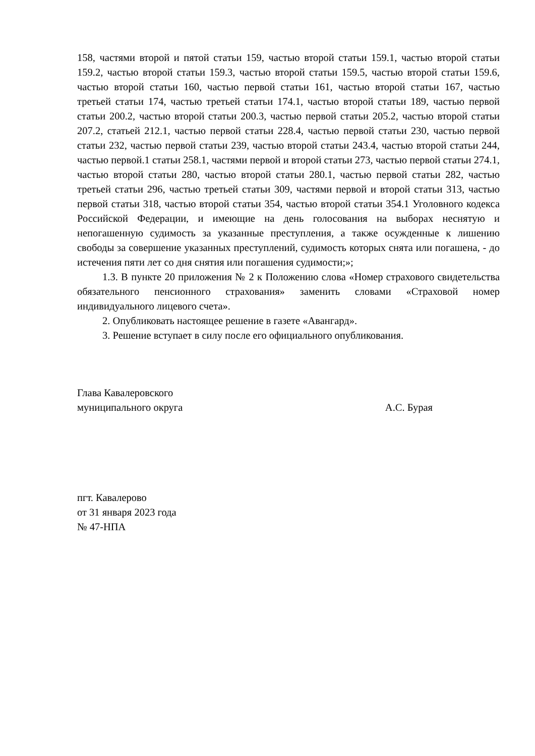158, частями второй и пятой статьи 159, частью второй статьи 159.1, частью второй статьи 159.2, частью второй статьи 159.3, частью второй статьи 159.5, частью второй статьи 159.6, частью второй статьи 160, частью первой статьи 161, частью второй статьи 167, частью третьей статьи 174, частью третьей статьи 174.1, частью второй статьи 189, частью первой статьи 200.2, частью второй статьи 200.3, частью первой статьи 205.2, частью второй статьи 207.2, статьей 212.1, частью первой статьи 228.4, частью первой статьи 230, частью первой статьи 232, частью первой статьи 239, частью второй статьи 243.4, частью второй статьи 244, частью первой.1 статьи 258.1, частями первой и второй статьи 273, частью первой статьи 274.1, частью второй статьи 280, частью второй статьи 280.1, частью первой статьи 282, частью третьей статьи 296, частью третьей статьи 309, частями первой и второй статьи 313, частью первой статьи 318, частью второй статьи 354, частью второй статьи 354.1 Уголовного кодекса Российской Федерации, и имеющие на день голосования на выборах неснятую и непогашенную судимость за указанные преступления, а также осужденные к лишению свободы за совершение указанных преступлений, судимость которых снята или погашена, - до истечения пяти лет со дня снятия или погашения судимости;»;
1.3. В пункте 20 приложения № 2 к Положению слова «Номер страхового свидетельства обязательного пенсионного страхования» заменить словами «Страховой номер индивидуального лицевого счета».
2. Опубликовать настоящее решение в газете «Авангард».
3. Решение вступает в силу после его официального опубликования.
Глава Кавалеровского
муниципального округа
А.С. Бурая
пгт. Кавалерово
от 31 января 2023 года
№ 47-НПА